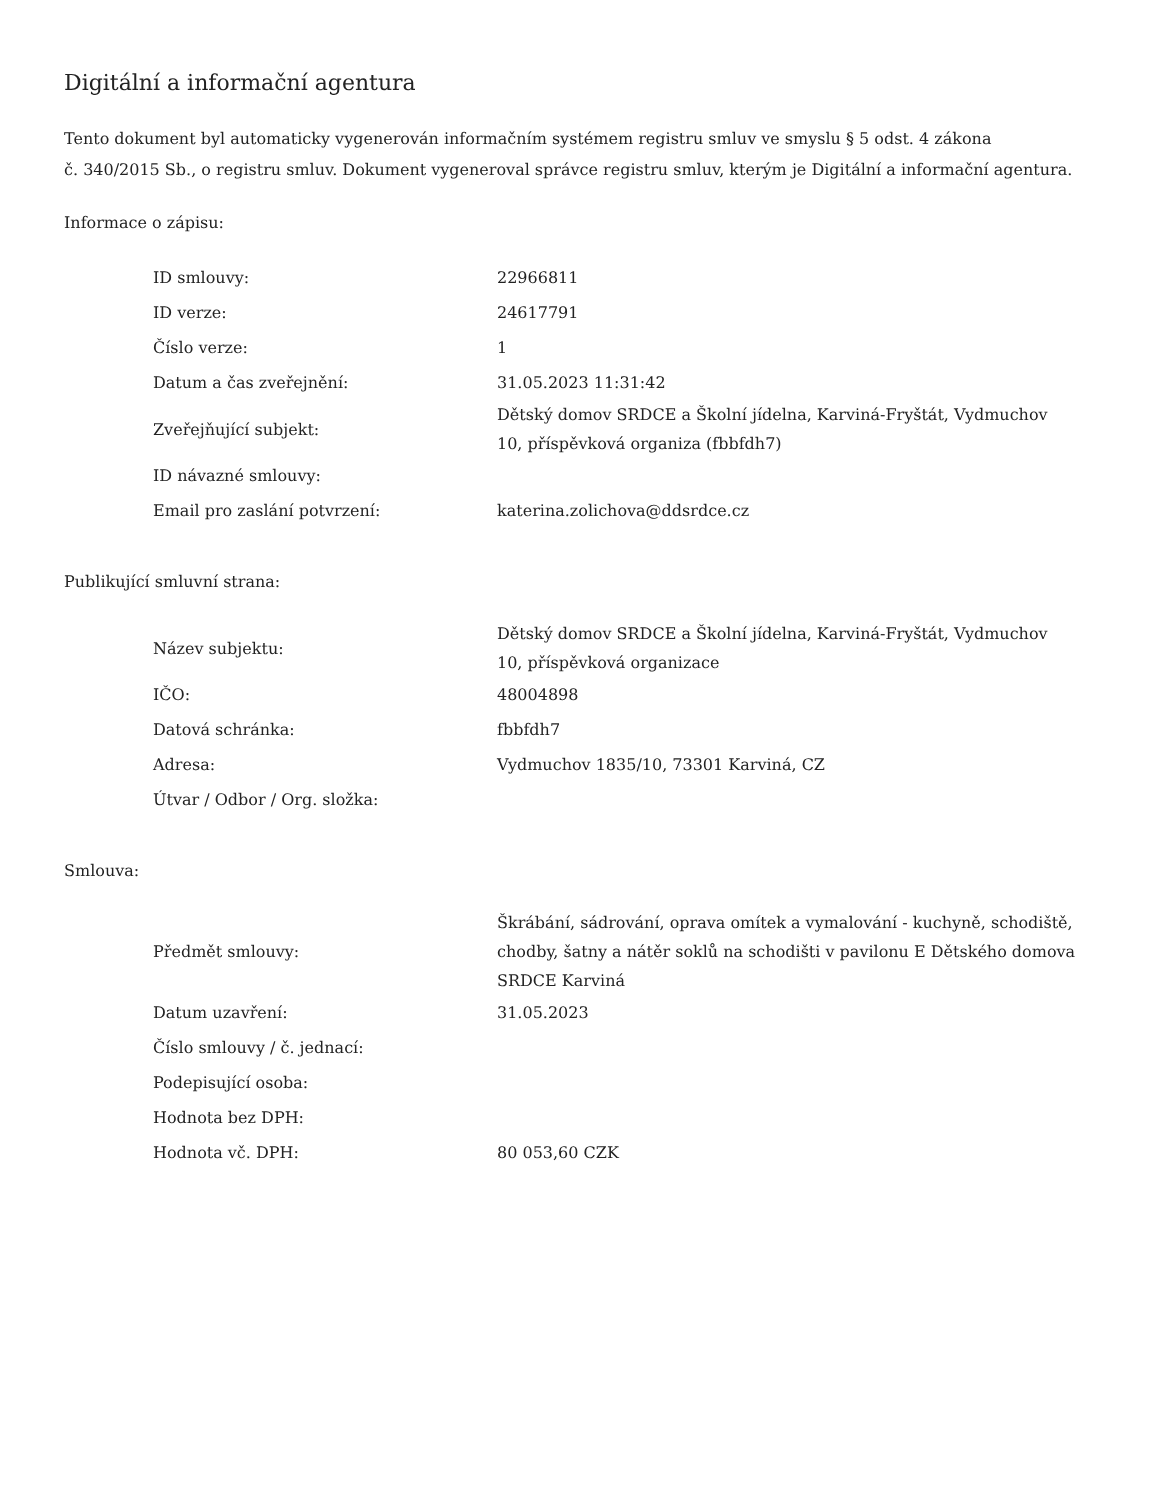Digitální a informační agentura
Tento dokument byl automaticky vygenerován informačním systémem registru smluv ve smyslu § 5 odst. 4 zákona
č. 340/2015 Sb., o registru smluv. Dokument vygeneroval správce registru smluv, kterým je Digitální a informační agentura.
Informace o zápisu:
| ID smlouvy: | 22966811 |
| ID verze: | 24617791 |
| Číslo verze: | 1 |
| Datum a čas zveřejnění: | 31.05.2023 11:31:42 |
| Zveřejňující subjekt: | Dětský domov SRDCE a Školní jídelna, Karviná-Fryštát, Vydmuchov 10, příspěvková organiza (fbbfdh7) |
| ID návazné smlouvy: | |
| Email pro zaslání potvrzení: | katerina.zolichova@ddsrdce.cz |
Publikující smluvní strana:
| Název subjektu: | Dětský domov SRDCE a Školní jídelna, Karviná-Fryštát, Vydmuchov 10, příspěvková organizace |
| IČO: | 48004898 |
| Datová schránka: | fbbfdh7 |
| Adresa: | Vydmuchov 1835/10, 73301 Karviná, CZ |
| Útvar / Odbor / Org. složka: | |
Smlouva:
| Předmět smlouvy: | Škrábání, sádrování, oprava omítek a vymalování - kuchyně, schodiště, chodby, šatny a nátěr soklů na schodišti v pavilonu E Dětského domova SRDCE Karviná |
| Datum uzavření: | 31.05.2023 |
| Číslo smlouvy / č. jednací: | |
| Podepisující osoba: | |
| Hodnota bez DPH: | |
| Hodnota vč. DPH: | 80 053,60 CZK |